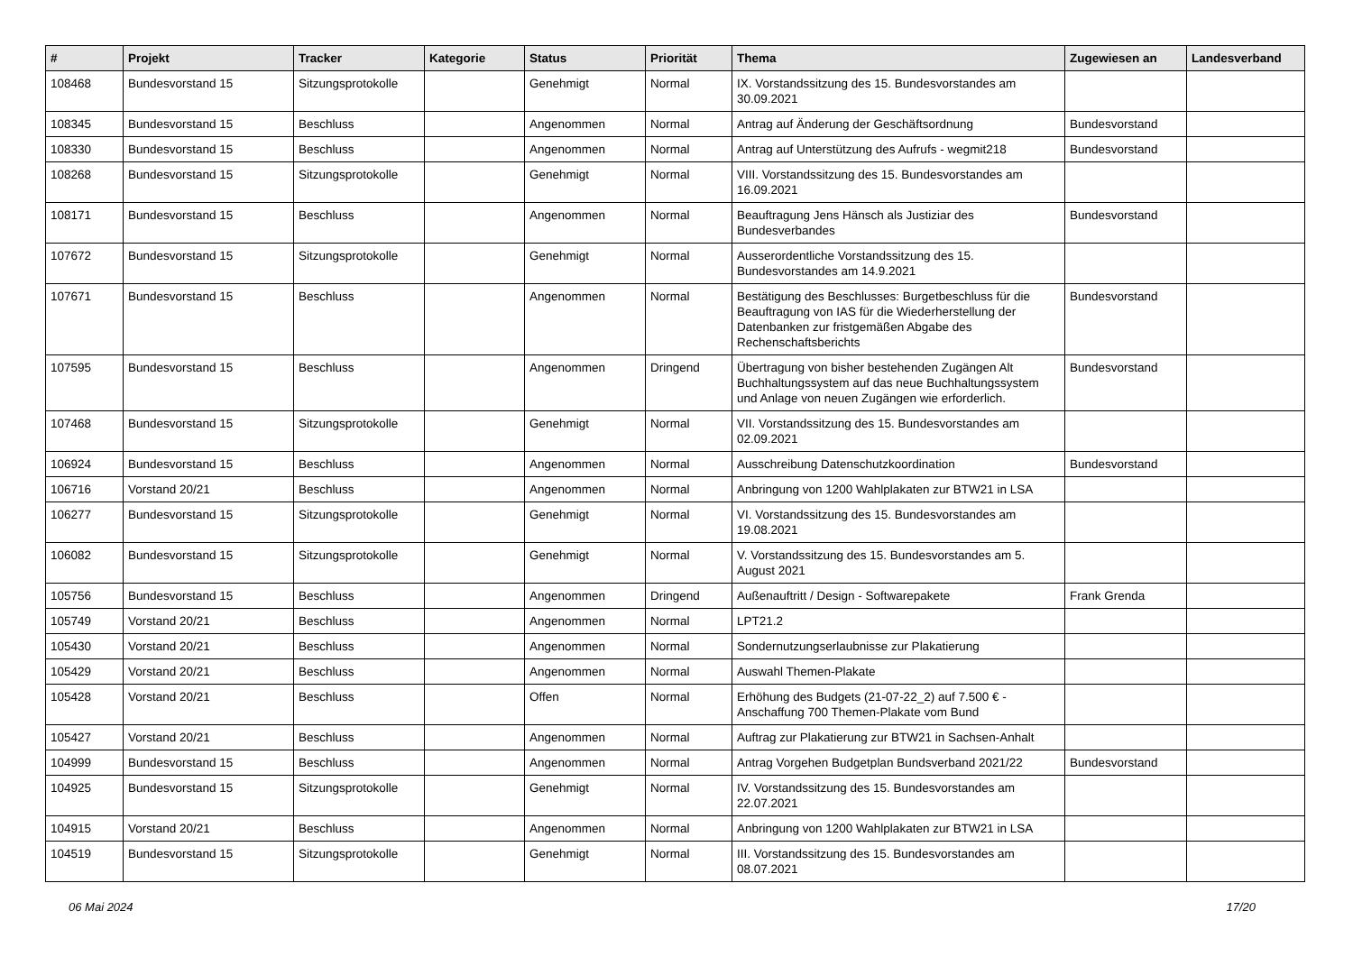| # | Projekt | Tracker | Kategorie | Status | Priorität | Thema | Zugewiesen an | Landesverband |
| --- | --- | --- | --- | --- | --- | --- | --- | --- |
| 108468 | Bundesvorstand 15 | Sitzungsprotokolle | | Genehmigt | Normal | IX. Vorstandssitzung des 15. Bundesvorstandes am 30.09.2021 | | |
| 108345 | Bundesvorstand 15 | Beschluss | | Angenommen | Normal | Antrag auf Änderung der Geschäftsordnung | Bundesvorstand | |
| 108330 | Bundesvorstand 15 | Beschluss | | Angenommen | Normal | Antrag auf Unterstützung des Aufrufs - wegmit218 | Bundesvorstand | |
| 108268 | Bundesvorstand 15 | Sitzungsprotokolle | | Genehmigt | Normal | VIII. Vorstandssitzung des 15. Bundesvorstandes am 16.09.2021 | | |
| 108171 | Bundesvorstand 15 | Beschluss | | Angenommen | Normal | Beauftragung Jens Hänsch als Justiziar des Bundesverbandes | Bundesvorstand | |
| 107672 | Bundesvorstand 15 | Sitzungsprotokolle | | Genehmigt | Normal | Ausserordentliche Vorstandssitzung des 15. Bundesvorstandes am 14.9.2021 | | |
| 107671 | Bundesvorstand 15 | Beschluss | | Angenommen | Normal | Bestätigung des Beschlusses: Burgetbeschluss für die Beauftragung von IAS für die Wiederherstellung der Datenbanken zur fristgemäßen Abgabe des Rechenschaftsberichts | Bundesvorstand | |
| 107595 | Bundesvorstand 15 | Beschluss | | Angenommen | Dringend | Übertragung von bisher bestehenden Zugängen Alt Buchhaltungssystem auf das neue Buchhaltungssystem und Anlage von neuen Zugängen wie erforderlich. | Bundesvorstand | |
| 107468 | Bundesvorstand 15 | Sitzungsprotokolle | | Genehmigt | Normal | VII. Vorstandssitzung des 15. Bundesvorstandes am 02.09.2021 | | |
| 106924 | Bundesvorstand 15 | Beschluss | | Angenommen | Normal | Ausschreibung Datenschutzkoordination | Bundesvorstand | |
| 106716 | Vorstand 20/21 | Beschluss | | Angenommen | Normal | Anbringung von 1200 Wahlplakaten zur BTW21 in LSA | | |
| 106277 | Bundesvorstand 15 | Sitzungsprotokolle | | Genehmigt | Normal | VI. Vorstandssitzung des 15. Bundesvorstandes am 19.08.2021 | | |
| 106082 | Bundesvorstand 15 | Sitzungsprotokolle | | Genehmigt | Normal | V. Vorstandssitzung des 15. Bundesvorstandes am 5. August 2021 | | |
| 105756 | Bundesvorstand 15 | Beschluss | | Angenommen | Dringend | Außenauftritt / Design - Softwarepakete | Frank Grenda | |
| 105749 | Vorstand 20/21 | Beschluss | | Angenommen | Normal | LPT21.2 | | |
| 105430 | Vorstand 20/21 | Beschluss | | Angenommen | Normal | Sondernutzungserlaubnisse zur Plakatierung | | |
| 105429 | Vorstand 20/21 | Beschluss | | Angenommen | Normal | Auswahl Themen-Plakate | | |
| 105428 | Vorstand 20/21 | Beschluss | | Offen | Normal | Erhöhung des Budgets (21-07-22_2) auf 7.500 € - Anschaffung 700 Themen-Plakate vom Bund | | |
| 105427 | Vorstand 20/21 | Beschluss | | Angenommen | Normal | Auftrag zur Plakatierung zur BTW21 in Sachsen-Anhalt | | |
| 104999 | Bundesvorstand 15 | Beschluss | | Angenommen | Normal | Antrag Vorgehen Budgetplan Bundsverband 2021/22 | Bundesvorstand | |
| 104925 | Bundesvorstand 15 | Sitzungsprotokolle | | Genehmigt | Normal | IV. Vorstandssitzung des 15. Bundesvorstandes am 22.07.2021 | | |
| 104915 | Vorstand 20/21 | Beschluss | | Angenommen | Normal | Anbringung von 1200 Wahlplakaten zur BTW21 in LSA | | |
| 104519 | Bundesvorstand 15 | Sitzungsprotokolle | | Genehmigt | Normal | III. Vorstandssitzung des 15. Bundesvorstandes am 08.07.2021 | | |
06 Mai 2024 17/20